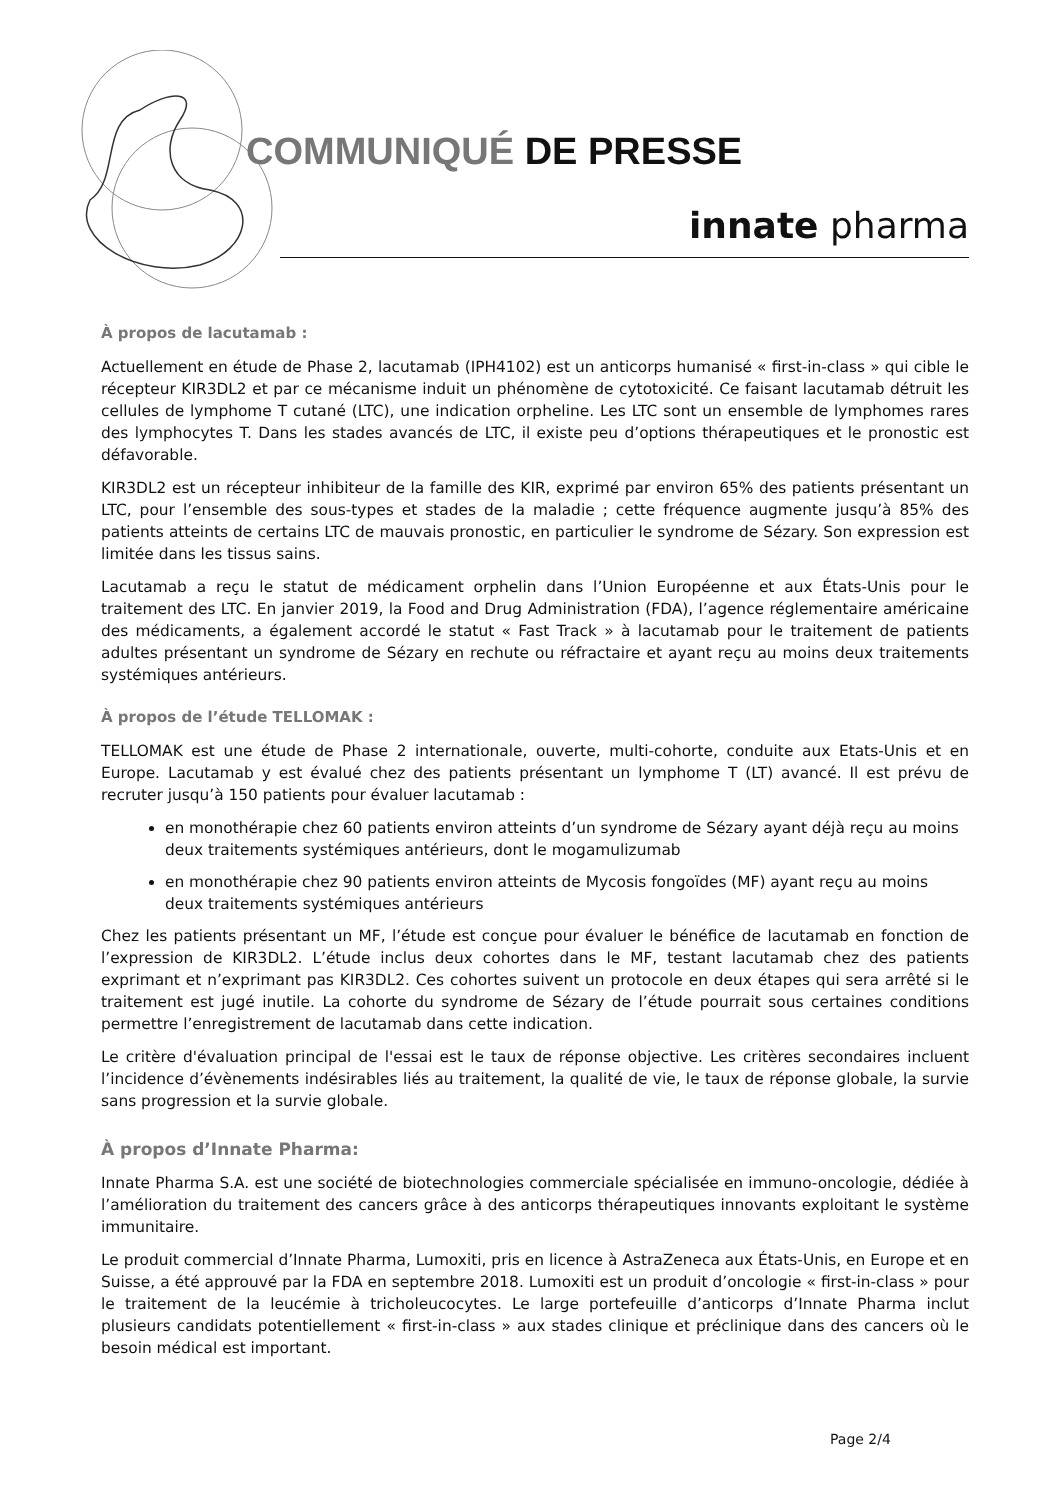COMMUNIQUÉ DE PRESSE
innate pharma
À propos de lacutamab :
Actuellement en étude de Phase 2, lacutamab (IPH4102) est un anticorps humanisé « first-in-class » qui cible le récepteur KIR3DL2 et par ce mécanisme induit un phénomène de cytotoxicité. Ce faisant lacutamab détruit les cellules de lymphome T cutané (LTC), une indication orpheline. Les LTC sont un ensemble de lymphomes rares des lymphocytes T. Dans les stades avancés de LTC, il existe peu d’options thérapeutiques et le pronostic est défavorable.
KIR3DL2 est un récepteur inhibiteur de la famille des KIR, exprimé par environ 65% des patients présentant un LTC, pour l’ensemble des sous-types et stades de la maladie ; cette fréquence augmente jusqu’à 85% des patients atteints de certains LTC de mauvais pronostic, en particulier le syndrome de Sézary. Son expression est limitée dans les tissus sains.
Lacutamab a reçu le statut de médicament orphelin dans l’Union Européenne et aux États-Unis pour le traitement des LTC. En janvier 2019, la Food and Drug Administration (FDA), l’agence réglementaire américaine des médicaments, a également accordé le statut « Fast Track » à lacutamab pour le traitement de patients adultes présentant un syndrome de Sézary en rechute ou réfractaire et ayant reçu au moins deux traitements systémiques antérieurs.
À propos de l’étude TELLOMAK :
TELLOMAK est une étude de Phase 2 internationale, ouverte, multi-cohorte, conduite aux Etats-Unis et en Europe. Lacutamab y est évalué chez des patients présentant un lymphome T (LT) avancé. Il est prévu de recruter jusqu’à 150 patients pour évaluer lacutamab :
en monothérapie chez 60 patients environ atteints d’un syndrome de Sézary ayant déjà reçu au moins deux traitements systémiques antérieurs, dont le mogamulizumab
en monothérapie chez 90 patients environ atteints de Mycosis fongoïdes (MF) ayant reçu au moins deux traitements systémiques antérieurs
Chez les patients présentant un MF, l’étude est conçue pour évaluer le bénéfice de lacutamab en fonction de l’expression de KIR3DL2. L’étude inclus deux cohortes dans le MF, testant lacutamab chez des patients exprimant et n’exprimant pas KIR3DL2. Ces cohortes suivent un protocole en deux étapes qui sera arrêté si le traitement est jugé inutile. La cohorte du syndrome de Sézary de l’étude pourrait sous certaines conditions permettre l’enregistrement de lacutamab dans cette indication.
Le critère d'évaluation principal de l'essai est le taux de réponse objective. Les critères secondaires incluent l’incidence d’évènements indésirables liés au traitement, la qualité de vie, le taux de réponse globale, la survie sans progression et la survie globale.
À propos d’Innate Pharma:
Innate Pharma S.A. est une société de biotechnologies commerciale spécialisée en immuno-oncologie, dédiée à l’amélioration du traitement des cancers grâce à des anticorps thérapeutiques innovants exploitant le système immunitaire.
Le produit commercial d’Innate Pharma, Lumoxiti, pris en licence à AstraZeneca aux États-Unis, en Europe et en Suisse, a été approuvé par la FDA en septembre 2018. Lumoxiti est un produit d’oncologie « first-in-class » pour le traitement de la leucémie à tricholeucocytes. Le large portefeuille d’anticorps d’Innate Pharma inclut plusieurs candidats potentiellement « first-in-class » aux stades clinique et préclinique dans des cancers où le besoin médical est important.
Page 2/4